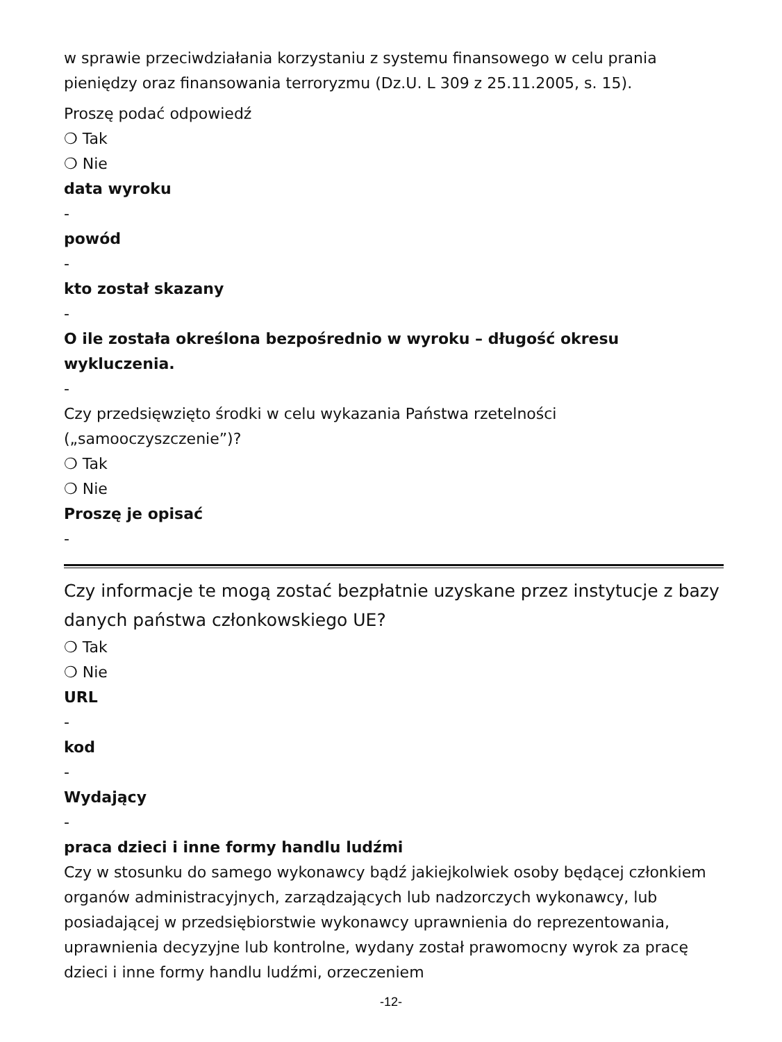w sprawie przeciwdziałania korzystaniu z systemu finansowego w celu prania pieniędzy oraz finansowania terroryzmu (Dz.U. L 309 z 25.11.2005, s. 15).
Proszę podać odpowiedź
❍ Tak
❍ Nie
data wyroku
-
powód
-
kto został skazany
-
O ile została określona bezpośrednio w wyroku – długość okresu wykluczenia.
-
Czy przedsięwzięto środki w celu wykazania Państwa rzetelności („samooczyszczenie”)?
❍ Tak
❍ Nie
Proszę je opisać
-
Czy informacje te mogą zostać bezpłatnie uzyskane przez instytucje z bazy danych państwa członkowskiego UE?
❍ Tak
❍ Nie
URL
-
kod
-
Wydający
-
praca dzieci i inne formy handlu ludźmi
Czy w stosunku do samego wykonawcy bądź jakiejkolwiek osoby będącej członkiem organów administracyjnych, zarządzających lub nadzorczych wykonawcy, lub posiadającej w przedsiębiorstwie wykonawcy uprawnienia do reprezentowania, uprawnienia decyzyjne lub kontrolne, wydany został prawomocny wyrok za pracę dzieci i inne formy handlu ludźmi, orzeczeniem
-12-